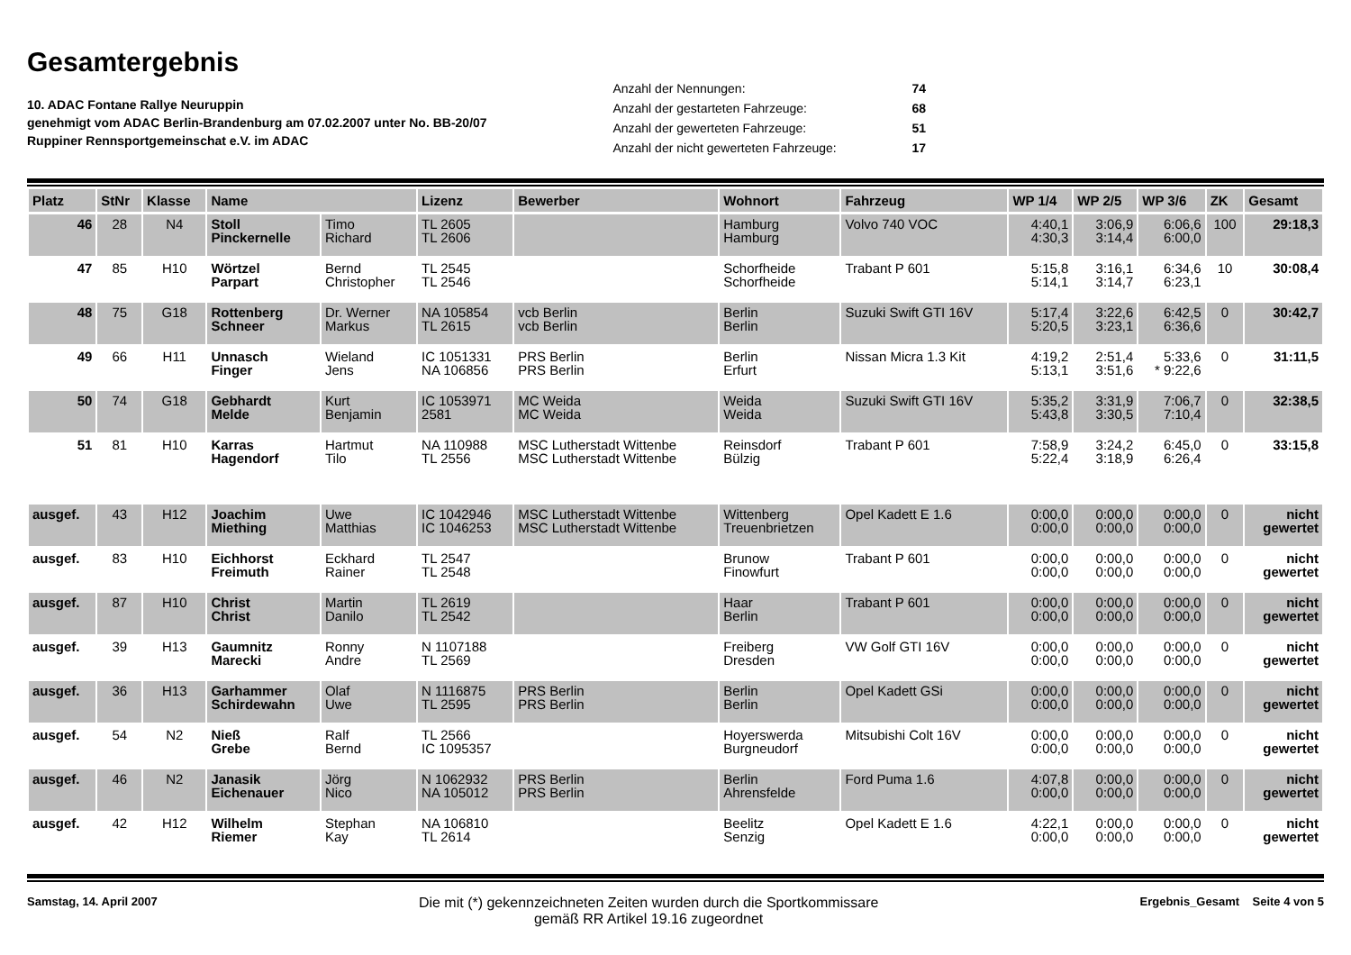Gesamtergebnis
10. ADAC Fontane Rallye Neuruppin
genehmigt vom ADAC Berlin-Brandenburg am 07.02.2007 unter No. BB-20/07
Ruppiner Rennsportgemeinschat e.V. im ADAC
| Anzahl der Nennungen: | 74 |
| Anzahl der gestarteten Fahrzeuge: | 68 |
| Anzahl der gewerteten Fahrzeuge: | 51 |
| Anzahl der nicht gewerteten Fahrzeuge: | 17 |
| Platz | StNr | Klasse | Name | | Lizenz | Bewerber | Wohnort | Fahrzeug | WP 1/4 | WP 2/5 | WP 3/6 | ZK | Gesamt |
| --- | --- | --- | --- | --- | --- | --- | --- | --- | --- | --- | --- | --- | --- |
| 46 | 28 | N4 | Stoll Pinckernelle | Timo Richard | TL 2605 TL 2606 | | Hamburg Hamburg | Volvo 740 VOC | 4:40,1 4:30,3 | 3:06,9 3:14,4 | 6:06,6 6:00,0 | 100 | 29:18,3 |
| 47 | 85 | H10 | Wörtzel Parpart | Bernd Christopher | TL 2545 TL 2546 | | Schorfheide Schorfheide | Trabant P 601 | 5:15,8 5:14,1 | 3:16,1 3:14,7 | 6:34,6 6:23,1 | 10 | 30:08,4 |
| 48 | 75 | G18 | Rottenberg Schneer | Dr. Werner Markus | NA 105854 TL 2615 | vcb Berlin vcb Berlin | Berlin Berlin | Suzuki Swift GTI 16V | 5:17,4 5:20,5 | 3:22,6 3:23,1 | 6:42,5 6:36,6 | 0 | 30:42,7 |
| 49 | 66 | H11 | Unnasch Finger | Wieland Jens | IC 1051331 NA 106856 | PRS Berlin PRS Berlin | Berlin Erfurt | Nissan Micra 1.3 Kit | 4:19,2 5:13,1 | 2:51,4 3:51,6 | 5:33,6 * 9:22,6 | 0 | 31:11,5 |
| 50 | 74 | G18 | Gebhardt Melde | Kurt Benjamin | IC 1053971 2581 | MC Weida MC Weida | Weida Weida | Suzuki Swift GTI 16V | 5:35,2 5:43,8 | 3:31,9 3:30,5 | 7:06,7 7:10,4 | 0 | 32:38,5 |
| 51 | 81 | H10 | Karras Hagendorf | Hartmut Tilo | NA 110988 TL 2556 | MSC Lutherstadt Wittenbe MSC Lutherstadt Wittenbe | Reinsdorf Bülzig | Trabant P 601 | 7:58,9 5:22,4 | 3:24,2 3:18,9 | 6:45,0 6:26,4 | 0 | 33:15,8 |
| ausgef. | 43 | H12 | Joachim Miething | Uwe Matthias | IC 1042946 IC 1046253 | MSC Lutherstadt Wittenbe MSC Lutherstadt Wittenbe | Wittenberg Treuenbrietzen | Opel Kadett E 1.6 | 0:00,0 0:00,0 | 0:00,0 0:00,0 | 0:00,0 0:00,0 | 0 | nicht gewertet |
| ausgef. | 83 | H10 | Eichhorst Freimuth | Eckhard Rainer | TL 2547 TL 2548 | | Brunow Finowfurt | Trabant P 601 | 0:00,0 0:00,0 | 0:00,0 0:00,0 | 0:00,0 0:00,0 | 0 | nicht gewertet |
| ausgef. | 87 | H10 | Christ Christ | Martin Danilo | TL 2619 TL 2542 | | Haar Berlin | Trabant P 601 | 0:00,0 0:00,0 | 0:00,0 0:00,0 | 0:00,0 0:00,0 | 0 | nicht gewertet |
| ausgef. | 39 | H13 | Gaumnitz Marecki | Ronny Andre | N 1107188 TL 2569 | | Freiberg Dresden | VW Golf GTI 16V | 0:00,0 0:00,0 | 0:00,0 0:00,0 | 0:00,0 0:00,0 | 0 | nicht gewertet |
| ausgef. | 36 | H13 | Garhammer Schirdewahn | Olaf Uwe | N 1116875 TL 2595 | PRS Berlin PRS Berlin | Berlin Berlin | Opel Kadett GSi | 0:00,0 0:00,0 | 0:00,0 0:00,0 | 0:00,0 0:00,0 | 0 | nicht gewertet |
| ausgef. | 54 | N2 | Nieß Grebe | Ralf Bernd | TL 2566 IC 1095357 | | Hoyerswerda Burgneudorf | Mitsubishi Colt 16V | 0:00,0 0:00,0 | 0:00,0 0:00,0 | 0:00,0 0:00,0 | 0 | nicht gewertet |
| ausgef. | 46 | N2 | Janasik Eichenauer | Jörg Nico | N 1062932 NA 105012 | PRS Berlin PRS Berlin | Berlin Ahrensfelde | Ford Puma 1.6 | 4:07,8 0:00,0 | 0:00,0 0:00,0 | 0:00,0 0:00,0 | 0 | nicht gewertet |
| ausgef. | 42 | H12 | Wilhelm Riemer | Stephan Kay | NA 106810 TL 2614 | | Beelitz Senzig | Opel Kadett E 1.6 | 4:22,1 0:00,0 | 0:00,0 0:00,0 | 0:00,0 0:00,0 | 0 | nicht gewertet |
Samstag, 14. April 2007
Die mit (*) gekennzeichneten Zeiten wurden durch die Sportkommissare
gemäß RR Artikel 19.16 zugeordnet
Ergebnis_Gesamt Seite 4 von 5